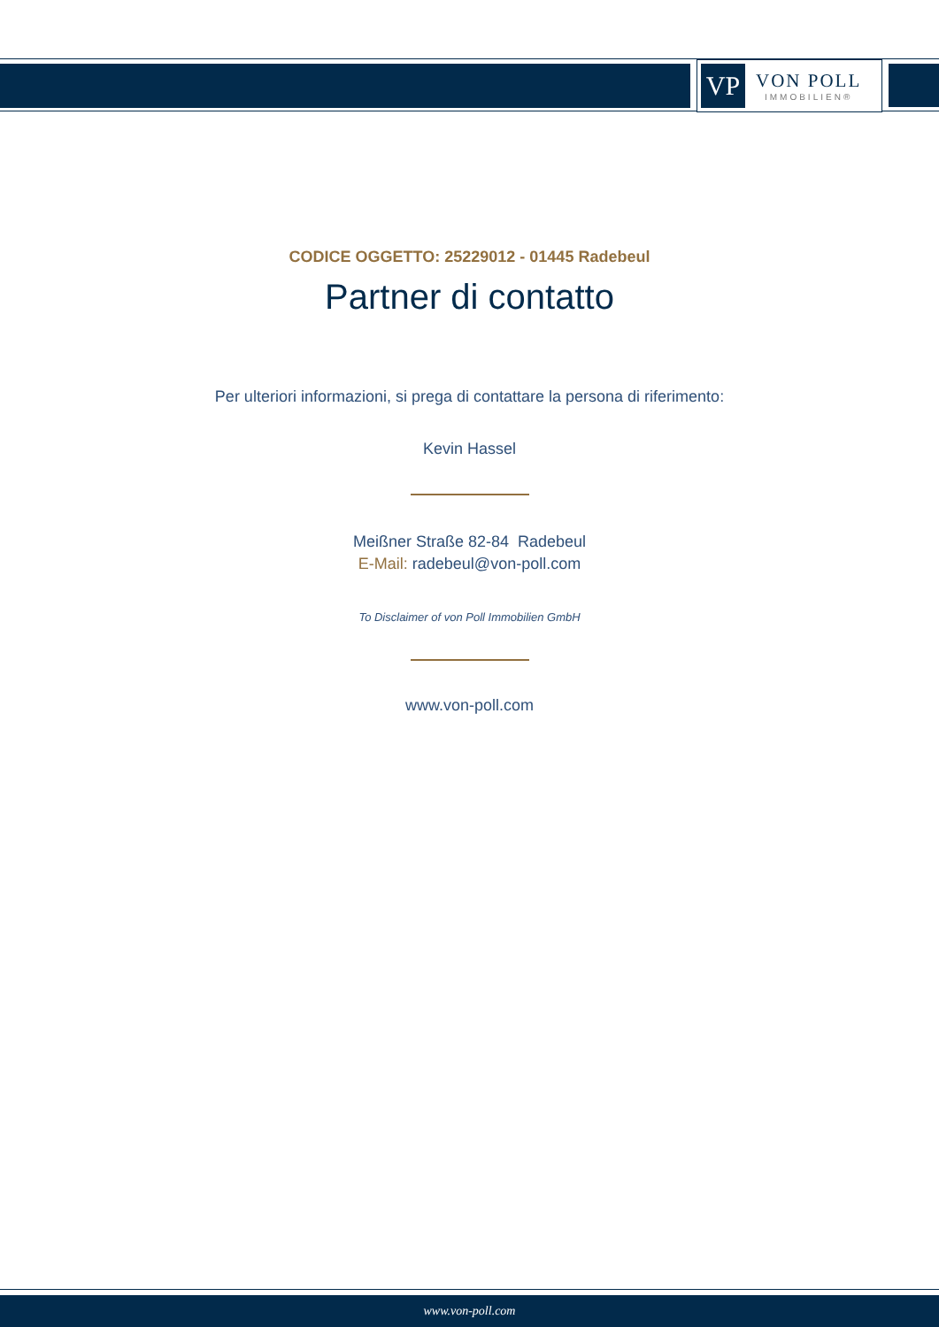VP
VON POLL
IMMOBILIEN®
CODICE OGGETTO: 25229012 - 01445 Radebeul
Partner di contatto
Per ulteriori informazioni, si prega di contattare la persona di riferimento:
Kevin Hassel
Meißner Straße 82-84 Radebeul
E-Mail: radebeul@von-poll.com
To Disclaimer of von Poll Immobilien GmbH
www.von-poll.com
www.von-poll.com